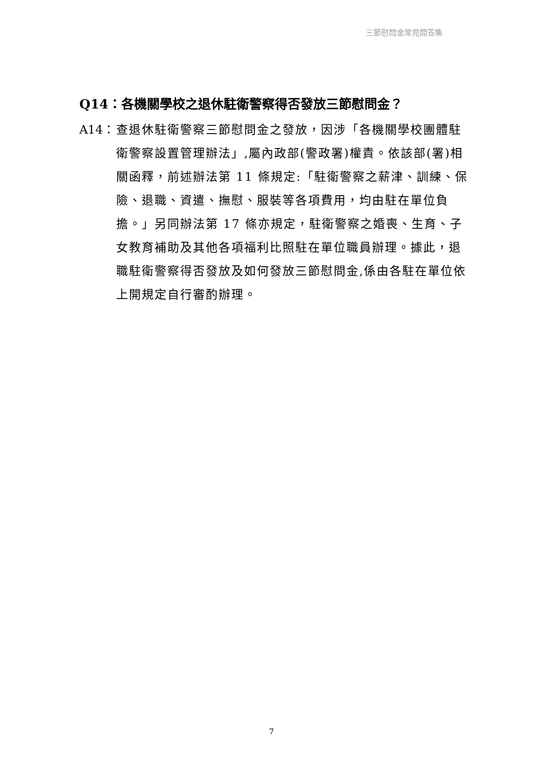三節慰問金常見問答集
Q14：各機關學校之退休駐衛警察得否發放三節慰問金？
A14： 查退休駐衛警察三節慰問金之發放，因涉「各機關學校團體駐衛警察設置管理辦法」,屬內政部(警政署)權責。依該部(署)相關函釋，前述辦法第 11 條規定:「駐衛警察之薪津、訓練、保險、退職、資遣、撫慰、服裝等各項費用，均由駐在單位負擔。」另同辦法第 17 條亦規定，駐衛警察之婚喪、生育、子女教育補助及其他各項福利比照駐在單位職員辦理。據此，退職駐衛警察得否發放及如何發放三節慰問金,係由各駐在單位依上開規定自行審酌辦理。
7